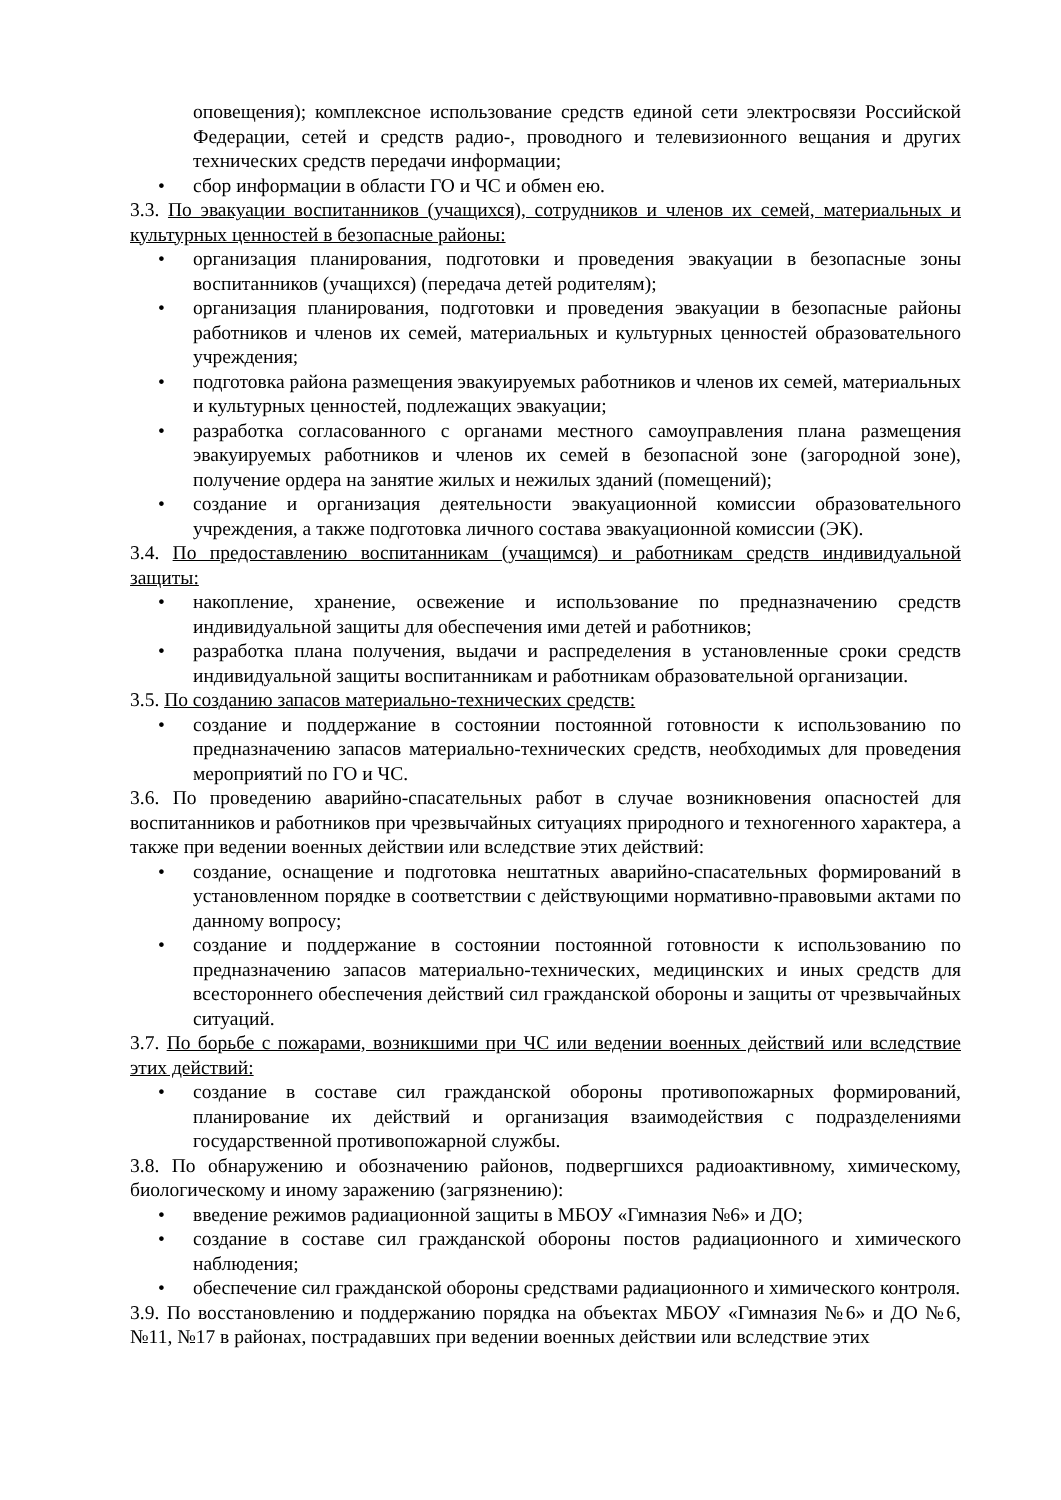оповещения); комплексное использование средств единой сети электросвязи Российской Федерации, сетей и средств радио-, проводного и телевизионного вещания и других технических средств передачи информации;
• сбор информации в области ГО и ЧС и обмен ею.
3.3. По эвакуации воспитанников (учащихся), сотрудников и членов их семей, материальных и культурных ценностей в безопасные районы:
• организация планирования, подготовки и проведения эвакуации в безопасные зоны воспитанников (учащихся) (передача детей родителям);
• организация планирования, подготовки и проведения эвакуации в безопасные районы работников и членов их семей, материальных и культурных ценностей образовательного учреждения;
• подготовка района размещения эвакуируемых работников и членов их семей, материальных и культурных ценностей, подлежащих эвакуации;
• разработка согласованного с органами местного самоуправления плана размещения эвакуируемых работников и членов их семей в безопасной зоне (загородной зоне), получение ордера на занятие жилых и нежилых зданий (помещений);
• создание и организация деятельности эвакуационной комиссии образовательного учреждения, а также подготовка личного состава эвакуационной комиссии (ЭК).
3.4. По предоставлению воспитанникам (учащимся) и работникам средств индивидуальной защиты:
• накопление, хранение, освежение и использование по предназначению средств индивидуальной защиты для обеспечения ими детей и работников;
• разработка плана получения, выдачи и распределения в установленные сроки средств индивидуальной защиты воспитанникам и работникам образовательной организации.
3.5. По созданию запасов материально-технических средств:
• создание и поддержание в состоянии постоянной готовности к использованию по предназначению запасов материально-технических средств, необходимых для проведения мероприятий по ГО и ЧС.
3.6. По проведению аварийно-спасательных работ в случае возникновения опасностей для воспитанников и работников при чрезвычайных ситуациях природного и техногенного характера, а также при ведении военных действии или вследствие этих действий:
• создание, оснащение и подготовка нештатных аварийно-спасательных формирований в установленном порядке в соответствии с действующими нормативно-правовыми актами по данному вопросу;
• создание и поддержание в состоянии постоянной готовности к использованию по предназначению запасов материально-технических, медицинских и иных средств для всестороннего обеспечения действий сил гражданской обороны и защиты от чрезвычайных ситуаций.
3.7. По борьбе с пожарами, возникшими при ЧС или ведении военных действий или вследствие этих действий:
• создание в составе сил гражданской обороны противопожарных формирований, планирование их действий и организация взаимодействия с подразделениями государственной противопожарной службы.
3.8. По обнаружению и обозначению районов, подвергшихся радиоактивному, химическому, биологическому и иному заражению (загрязнению):
• введение режимов радиационной защиты в МБОУ «Гимназия №6» и ДО;
• создание в составе сил гражданской обороны постов радиационного и химического наблюдения;
• обеспечение сил гражданской обороны средствами радиационного и химического контроля.
3.9. По восстановлению и поддержанию порядка на объектах МБОУ «Гимназия №6» и ДО №6, №11, №17 в районах, пострадавших при ведении военных действии или вследствие этих